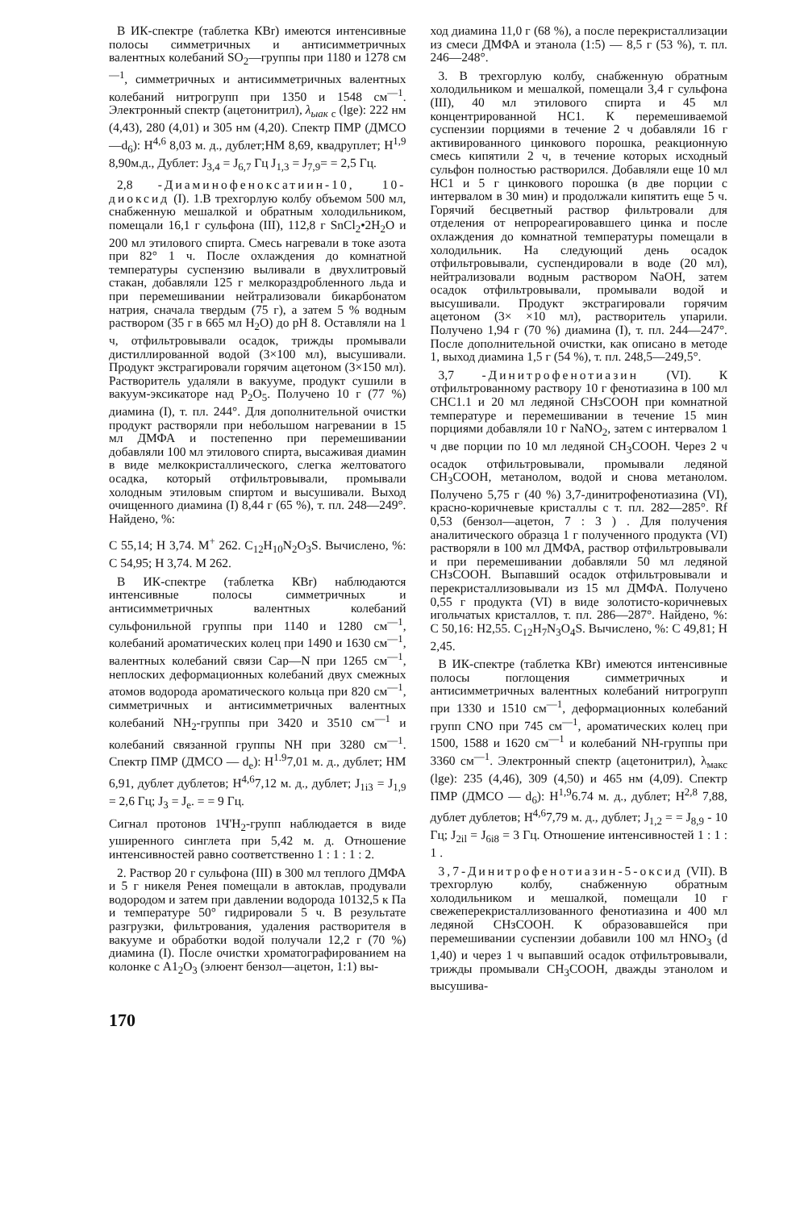В ИК-спектре (таблетка КВr) имеются интенсивные полосы симметричных и антисимметричных валентных колебаний SO<sub>2</sub>—группы при 1180 и 1278 см<sup>—1</sup>, симметричных и антисимметричных валентных колебаний нитрогрупп при 1350 и 1548 см<sup>—1</sup>. Электронный спектр (ацетонитрил), λ<sub>ыак</sub> <sub>c</sub> (lgе): 222 нм (4,43), 280 (4,01) и 305 нм (4,20). Спектр ПМР (ДМСО —d<sub>6</sub>): Н<sup>4,6</sup> 8,03 м. д., дублет;НМ 8,69, квадруплет; Н<sup>1,9</sup> 8,90м.д., Дублет: J<sub>3,4</sub> = J<sub>6,7</sub> Гц J<sub>1,3</sub> = J<sub>7,9</sub>= = 2,5 Гц.
2,8 -Диаминофеноксатиин-10, 10-диоксид (I). 1.В трехгорлую колбу объемом 500 мл, снабженную мешалкой и обратным холодильником, помещали 16,1 г сульфона (III), 112,8 г SnCl<sub>2</sub>•2H<sub>2</sub>O и 200 мл этилового спирта. Смесь нагревали в токе азота при 82° 1 ч. После охлаждения до комнатной температуры суспензию выливали в двухлитровый стакан, добавляли 125 г мелкораздробленного льда и при перемешивании нейтрализовали бикарбонатом натрия, сначала твердым (75 г), а затем 5 % водным раствором (35 г в 665 мл H<sub>2</sub>O) до рН 8. Оставляли на 1 ч, отфильтровывали осадок, трижды промывали дистиллированной водой (3×100 мл), высушивали. Продукт экстрагировали горячим ацетоном (3×150 мл). Растворитель удаляли в вакууме, продукт сушили в вакуум-эксикаторе над P<sub>2</sub>O<sub>5</sub>. Получено 10 г (77 %) диамина (I), т. пл. 244°. Для дополнительной очистки продукт растворяли при небольшом нагревании в 15 мл ДМФА и постепенно при перемешивании добавляли 100 мл этилового спирта, высаживая диамин в виде мелкокристаллического, слегка желтоватого осадка, который отфильтровывали, промывали холодным этиловым спиртом и высушивали. Выход очищенного диамина (I) 8,44 г (65 %), т. пл. 248—249°. Найдено, %:
С 55,14; Н 3,74. М<sup>+</sup> 262. C<sub>12</sub>H<sub>10</sub>N<sub>2</sub>O<sub>3</sub>S. Вычислено, %: С 54,95; Н 3,74. М 262.
В ИК-спектре (таблетка КВr) наблюдаются интенсивные полосы симметричных и антисимметричных валентных колебаний сульфонильной группы при 1140 и 1280 см<sup>—1</sup>, колебаний ароматических колец при 1490 и 1630 см<sup>—1</sup>, валентных колебаний связи Сар—N при 1265 см<sup>—1</sup>, неплоских деформационных колебаний двух смежных атомов водорода ароматического кольца при 820 см<sup>—1</sup>, симметричных и антисимметричных валентных колебаний NH<sub>2</sub>-группы при 3420 и 3510 см<sup>—1</sup> и колебаний связанной группы NH при 3280 см<sup>—1</sup>. Спектр ПМР (ДМСО — d<sub>e</sub>): Н<sup>1.9</sup>7,01 м. д., дублет; НМ 6,91, дублет дублетов; Н<sup>4,6</sup>7,12 м. д., дублет; J<sub>1i3</sub> = J<sub>1,9</sub> = 2,6 Гц; J<sub>3</sub> = J<sub>e</sub>. = = 9 Гц.
Сигнал протонов 1Ч'Н<sub>2</sub>-групп наблюдается в виде уширенного синглета при 5,42 м. д. Отношение интенсивностей равно соответственно 1 : 1 : 1 : 2.
2. Раствор 20 г сульфона (III) в 300 мл теплого ДМФА и 5 г никеля Ренея помещали в автоклав, продували водородом и затем при давлении водорода 10132,5 к Па и температуре 50° гидрировали 5 ч. В результате разгрузки, фильтрования, удаления растворителя в вакууме и обработки водой получали 12,2 г (70 %) диамина (I). После очистки хроматографированием на колонке с А1<sub>2</sub>O<sub>3</sub> (элюент бензол—ацетон, 1:1) вы-
ход диамина 11,0 г (68 %), а после перекристаллизации из смеси ДМФА и этанола (1:5) — 8,5 г (53 %), т. пл. 246—248°.
3. В трехгорлую колбу, снабженную обратным холодильником и мешалкой, помещали 3,4 г сульфона (III), 40 мл этилового спирта и 45 мл концентрированной НС1. К перемешиваемой суспензии порциями в течение 2 ч добавляли 16 г активированного цинкового порошка, реакционную смесь кипятили 2 ч, в течение которых исходный сульфон полностью растворился. Добавляли еще 10 мл НС1 и 5 г цинкового порошка (в две порции с интервалом в 30 мин) и продолжали кипятить еще 5 ч. Горячий бесцветный раствор фильтровали для отделения от непрореагировавшего цинка и после охлаждения до комнатной температуры помещали в холодильник. На следующий день осадок отфильтровывали, суспендировали в воде (20 мл), нейтрализовали водным раствором NaOH, затем осадок отфильтровывали, промывали водой и высушивали. Продукт экстрагировали горячим ацетоном (3× ×10 мл), растворитель упарили. Получено 1,94 г (70 %) диамина (I), т. пл. 244—247°. После дополнительной очистки, как описано в методе 1, выход диамина 1,5 г (54 %), т. пл. 248,5—249,5°.
3,7 -Динитрофенотиазин (VI). К отфильтрованному раствору 10 г фенотиазина в 100 мл СНС1.1 и 20 мл ледяной СНзСООН при комнатной температуре и перемешивании в течение 15 мин порциями добавляли 10 г NaNO<sub>2</sub>, затем с интервалом 1 ч две порции по 10 мл ледяной CH<sub>3</sub>COOH. Через 2 ч осадок отфильтровывали, промывали ледяной CH<sub>3</sub>COOH, метанолом, водой и снова метанолом. Получено 5,75 г (40 %) 3,7-динитрофенотиазина (VI), красно-коричневые кристаллы с т. пл. 282—285°. Rf 0,53 (бензол—ацетон, 7 : 3 ) . Для получения аналитического образца 1 г полученного продукта (VI) растворяли в 100 мл ДМФА, раствор отфильтровывали и при перемешивании добавляли 50 мл ледяной СНзСООН. Выпавший осадок отфильтровывали и перекристаллизовывали из 15 мл ДМФА. Получено 0,55 г продукта (VI) в виде золотисто-коричневых игольчатых кристаллов, т. пл. 286—287°. Найдено, %: С 50,16: Н2,55. C<sub>12</sub>H<sub>7</sub>N<sub>3</sub>O<sub>4</sub>S. Вычислено, %: С 49,81; Н 2,45.
В ИК-спектре (таблетка КВr) имеются интенсивные полосы поглощения симметричных и антисимметричных валентных колебаний нитрогрупп при 1330 и 1510 см<sup>—1</sup>, деформационных колебаний групп CNO при 745 см<sup>—1</sup>, ароматических колец при 1500, 1588 и 1620 см<sup>—1</sup> и колебаний NH-группы при 3360 см<sup>—1</sup>. Электронный спектр (ацетонитрил), λ<sub>макс</sub> (lgе): 235 (4,46), 309 (4,50) и 465 нм (4,09). Спектр ПМР (ДМСО — d<sub>6</sub>): Н<sup>1,9</sup>6.74 м. д., дублет; Н<sup>2,8</sup> 7,88, дублет дублетов; Н<sup>4,6</sup>7,79 м. д., дублет; J<sub>1,2</sub> = = J<sub>8,9</sub> - 10 Гц; J<sub>2il</sub> = J<sub>6i8</sub> = 3 Гц. Отношение интенсивностей 1 : 1 : 1 .
3,7-Динитрофенотиазин-5-оксид (VII). В трехгорлую колбу, снабженную обратным холодильником и мешалкой, помещали 10 г свежеперекристаллизованного фенотиазина и 400 мл ледяной СНзСООН. К образовавшейся при перемешивании суспензии добавили 100 мл HNO<sub>3</sub> (d 1,40) и через 1 ч выпавший осадок отфильтровывали, трижды промывали CH<sub>3</sub>COOH, дважды этанолом и высушива-
170